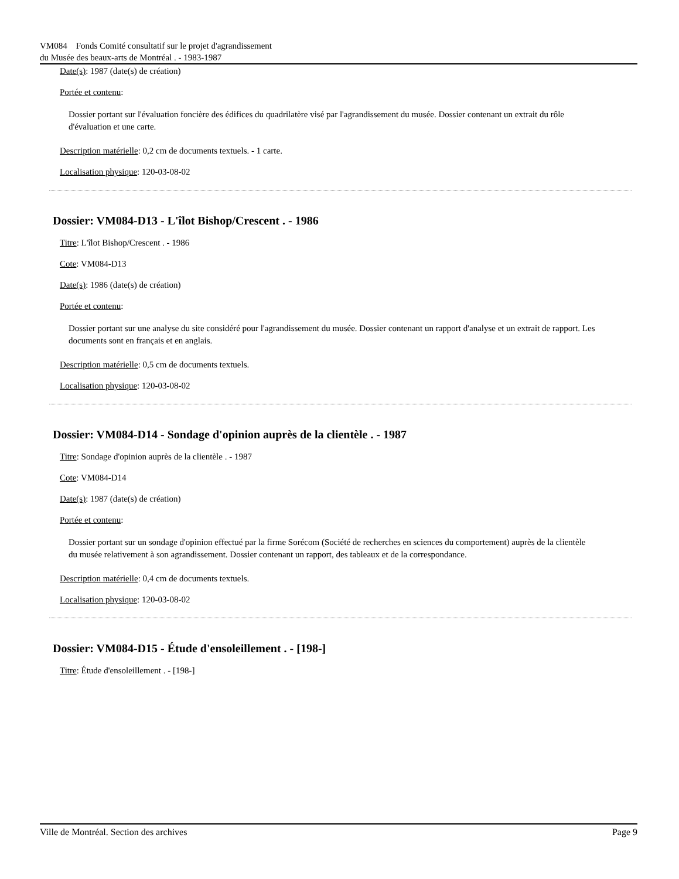VM084 Fonds Comité consultatif sur le projet d'agrandissement
du Musée des beaux-arts de Montréal . - 1983-1987
Date(s): 1987 (date(s) de création)
Portée et contenu:
Dossier portant sur l'évaluation foncière des édifices du quadrilatère visé par l'agrandissement du musée. Dossier contenant un extrait du rôle d'évaluation et une carte.
Description matérielle: 0,2 cm de documents textuels. - 1 carte.
Localisation physique: 120-03-08-02
Dossier: VM084-D13 - L'îlot Bishop/Crescent . - 1986
Titre: L'îlot Bishop/Crescent . - 1986
Cote: VM084-D13
Date(s): 1986 (date(s) de création)
Portée et contenu:
Dossier portant sur une analyse du site considéré pour l'agrandissement du musée. Dossier contenant un rapport d'analyse et un extrait de rapport. Les documents sont en français et en anglais.
Description matérielle: 0,5 cm de documents textuels.
Localisation physique: 120-03-08-02
Dossier: VM084-D14 - Sondage d'opinion auprès de la clientèle . - 1987
Titre: Sondage d'opinion auprès de la clientèle . - 1987
Cote: VM084-D14
Date(s): 1987 (date(s) de création)
Portée et contenu:
Dossier portant sur un sondage d'opinion effectué par la firme Sorécom (Société de recherches en sciences du comportement) auprès de la clientèle du musée relativement à son agrandissement. Dossier contenant un rapport, des tableaux et de la correspondance.
Description matérielle: 0,4 cm de documents textuels.
Localisation physique: 120-03-08-02
Dossier: VM084-D15 - Étude d'ensoleillement . - [198-]
Titre: Étude d'ensoleillement . - [198-]
Ville de Montréal. Section des archives Page 9